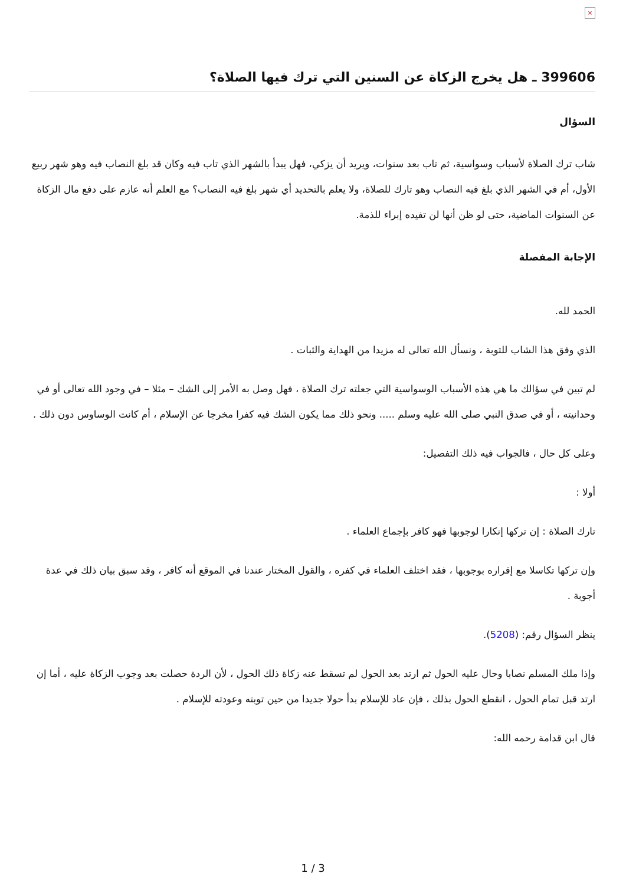×
399606 ـ هل يخرج الزكاة عن السنين التي ترك فيها الصلاة؟
السؤال
شاب ترك الصلاة لأسباب وسواسية، ثم تاب بعد سنوات، ويريد أن يزكي، فهل يبدأ بالشهر الذي تاب فيه وكان قد بلغ النصاب فيه وهو شهر ربيع الأول، أم في الشهر الذي بلغ فيه النصاب وهو تارك للصلاة، ولا يعلم بالتحديد أي شهر بلغ فيه النصاب؟ مع العلم أنه عازم على دفع مال الزكاة عن السنوات الماضية، حتى لو ظن أنها لن تفيده إبراء للذمة.
الإجابة المفصلة
الحمد لله.
الذي وفق هذا الشاب للتوبة ، ونسأل الله تعالى له مزيدا من الهداية والثبات .
لم تبين في سؤالك ما هي هذه الأسباب الوسواسية التي جعلته ترك الصلاة ، فهل وصل به الأمر إلى الشك – مثلا – في وجود الله تعالى أو في وحدانيته ، أو في صدق النبي صلى الله عليه وسلم ..... ونحو ذلك مما يكون الشك فيه كفرا مخرجا عن الإسلام ، أم كانت الوساوس دون ذلك .
وعلى كل حال ، فالجواب فيه ذلك التفصيل:
أولا :
تارك الصلاة : إن تركها إنكارا لوجوبها فهو كافر بإجماع العلماء .
وإن تركها تكاسلا مع إقراره بوجوبها ، فقد اختلف العلماء في كفره ، والقول المختار عندنا في الموقع أنه كافر ، وقد سبق بيان ذلك في عدة أجوبة .
ينظر السؤال رقم: (5208).
وإذا ملك المسلم نصابا وحال عليه الحول ثم ارتد بعد الحول لم تسقط عنه زكاة ذلك الحول ، لأن الردة حصلت بعد وجوب الزكاة عليه ، أما إن ارتد قبل تمام الحول ، انقطع الحول بذلك ، فإن عاد للإسلام بدأ حولا جديدا من حين توبته وعودته للإسلام .
قال ابن قدامة رحمه الله:
1 / 3